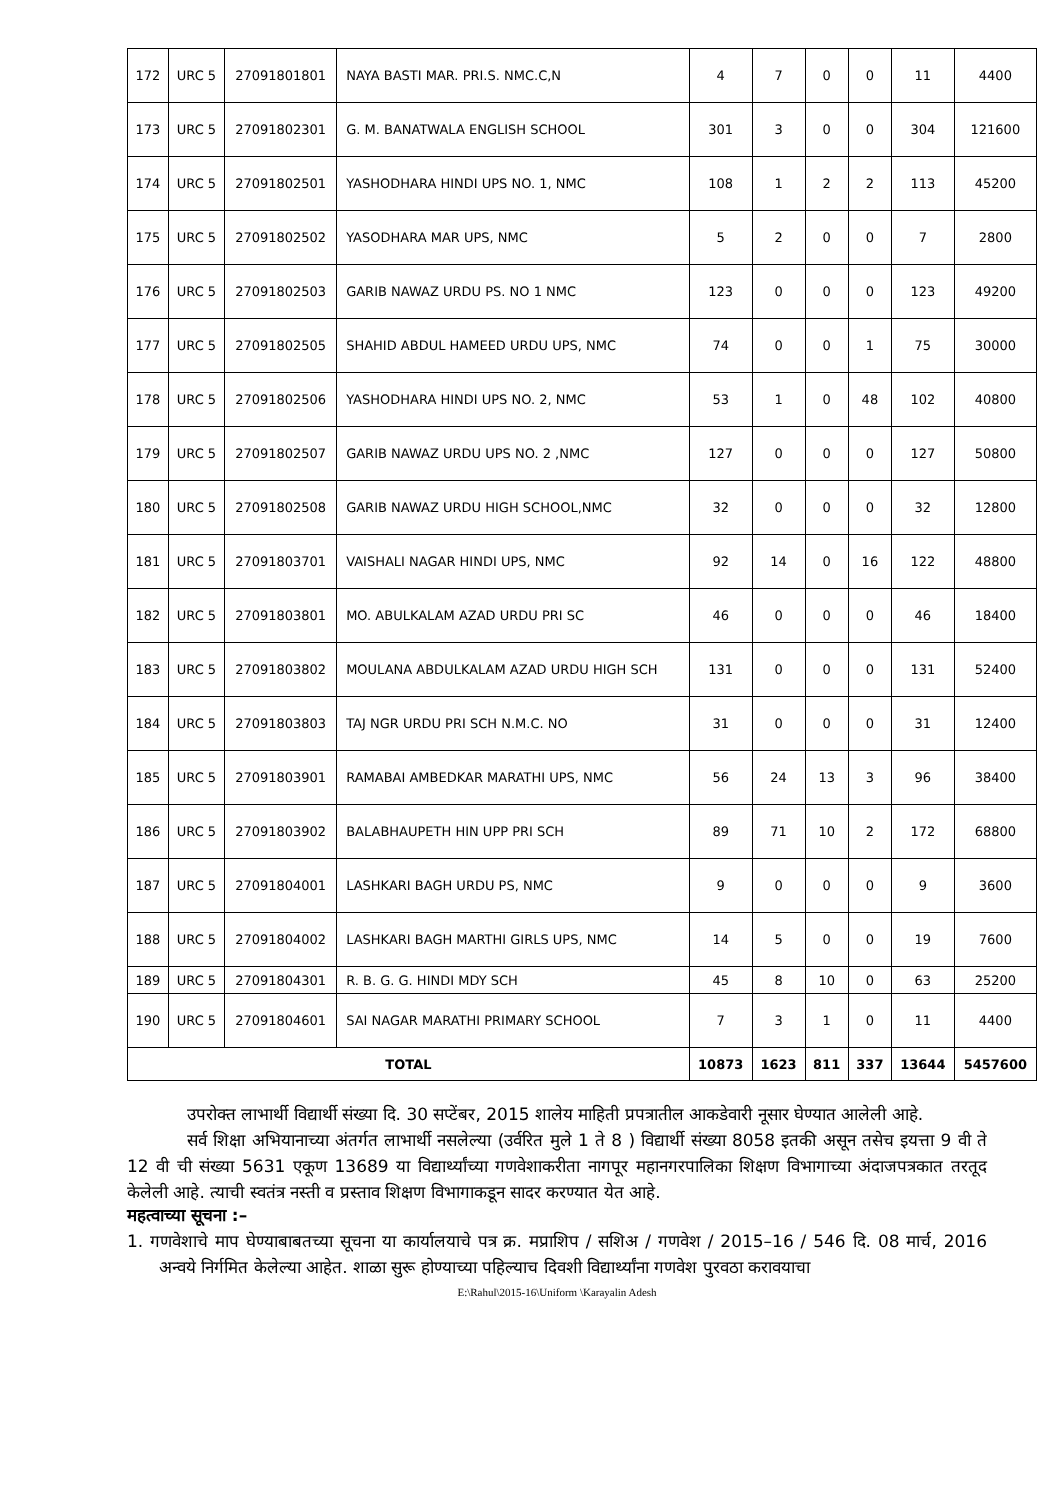| 172 | URC 5 | 27091801801 | NAYA BASTI MAR. PRI.S. NMC.C,N | 4 | 7 | 0 | 0 | 11 | 4400 |
| 173 | URC 5 | 27091802301 | G. M. BANATWALA ENGLISH SCHOOL | 301 | 3 | 0 | 0 | 304 | 121600 |
| 174 | URC 5 | 27091802501 | YASHODHARA HINDI UPS NO. 1, NMC | 108 | 1 | 2 | 2 | 113 | 45200 |
| 175 | URC 5 | 27091802502 | YASODHARA MAR UPS, NMC | 5 | 2 | 0 | 0 | 7 | 2800 |
| 176 | URC 5 | 27091802503 | GARIB NAWAZ URDU PS. NO 1 NMC | 123 | 0 | 0 | 0 | 123 | 49200 |
| 177 | URC 5 | 27091802505 | SHAHID ABDUL HAMEED URDU UPS, NMC | 74 | 0 | 0 | 1 | 75 | 30000 |
| 178 | URC 5 | 27091802506 | YASHODHARA HINDI UPS NO. 2, NMC | 53 | 1 | 0 | 48 | 102 | 40800 |
| 179 | URC 5 | 27091802507 | GARIB NAWAZ URDU UPS NO. 2 ,NMC | 127 | 0 | 0 | 0 | 127 | 50800 |
| 180 | URC 5 | 27091802508 | GARIB NAWAZ URDU HIGH SCHOOL,NMC | 32 | 0 | 0 | 0 | 32 | 12800 |
| 181 | URC 5 | 27091803701 | VAISHALI NAGAR HINDI UPS, NMC | 92 | 14 | 0 | 16 | 122 | 48800 |
| 182 | URC 5 | 27091803801 | MO. ABULKALAM AZAD URDU PRI SC | 46 | 0 | 0 | 0 | 46 | 18400 |
| 183 | URC 5 | 27091803802 | MOULANA ABDULKALAM AZAD URDU HIGH SCH | 131 | 0 | 0 | 0 | 131 | 52400 |
| 184 | URC 5 | 27091803803 | TAJ NGR URDU PRI SCH N.M.C. NO | 31 | 0 | 0 | 0 | 31 | 12400 |
| 185 | URC 5 | 27091803901 | RAMABAI AMBEDKAR MARATHI UPS, NMC | 56 | 24 | 13 | 3 | 96 | 38400 |
| 186 | URC 5 | 27091803902 | BALABHAUPETH HIN UPP PRI SCH | 89 | 71 | 10 | 2 | 172 | 68800 |
| 187 | URC 5 | 27091804001 | LASHKARI BAGH URDU PS, NMC | 9 | 0 | 0 | 0 | 9 | 3600 |
| 188 | URC 5 | 27091804002 | LASHKARI BAGH MARTHI GIRLS UPS, NMC | 14 | 5 | 0 | 0 | 19 | 7600 |
| 189 | URC 5 | 27091804301 | R. B. G. G. HINDI MDY SCH | 45 | 8 | 10 | 0 | 63 | 25200 |
| 190 | URC 5 | 27091804601 | SAI NAGAR MARATHI PRIMARY SCHOOL | 7 | 3 | 1 | 0 | 11 | 4400 |
| TOTAL | | | | 10873 | 1623 | 811 | 337 | 13644 | 5457600 |
उपरोक्त लाभार्थी विद्यार्थी संख्या दि. 30 सप्टेंबर, 2015 शालेय माहिती प्रपत्रातील आकडेवारी नूसार घेण्यात आलेली आहे.
सर्व शिक्षा अभियानाच्या अंतर्गत लाभार्थी नसलेल्या (उर्वरित मुले 1 ते 8 ) विद्यार्थी संख्या 8058 इतकी असून तसेच इयत्ता 9 वी ते 12 वी ची संख्या 5631 एकूण 13689 या विद्यार्थ्यांच्या गणवेशाकरीता नागपूर महानगरपालिका शिक्षण विभागाच्या अंदाजपत्रकात तरतूद केलेली आहे. त्याची स्वतंत्र नस्ती व प्रस्ताव शिक्षण विभागाकडून सादर करण्यात येत आहे.
महत्वाच्या सूचना :–
1. गणवेशाचे माप घेण्याबाबतच्या सूचना या कार्यालयाचे पत्र क्र. मप्राशिप / सशिअ / गणवेश / 2015–16 / 546 दि. 08 मार्च, 2016 अन्वये निर्गमित केलेल्या आहेत. शाळा सुरू होण्याच्या पहिल्याच दिवशी विद्यार्थ्यांना गणवेश पुरवठा करावयाचा
E:\Rahul\2015-16\Uniform \Karayalin Adesh